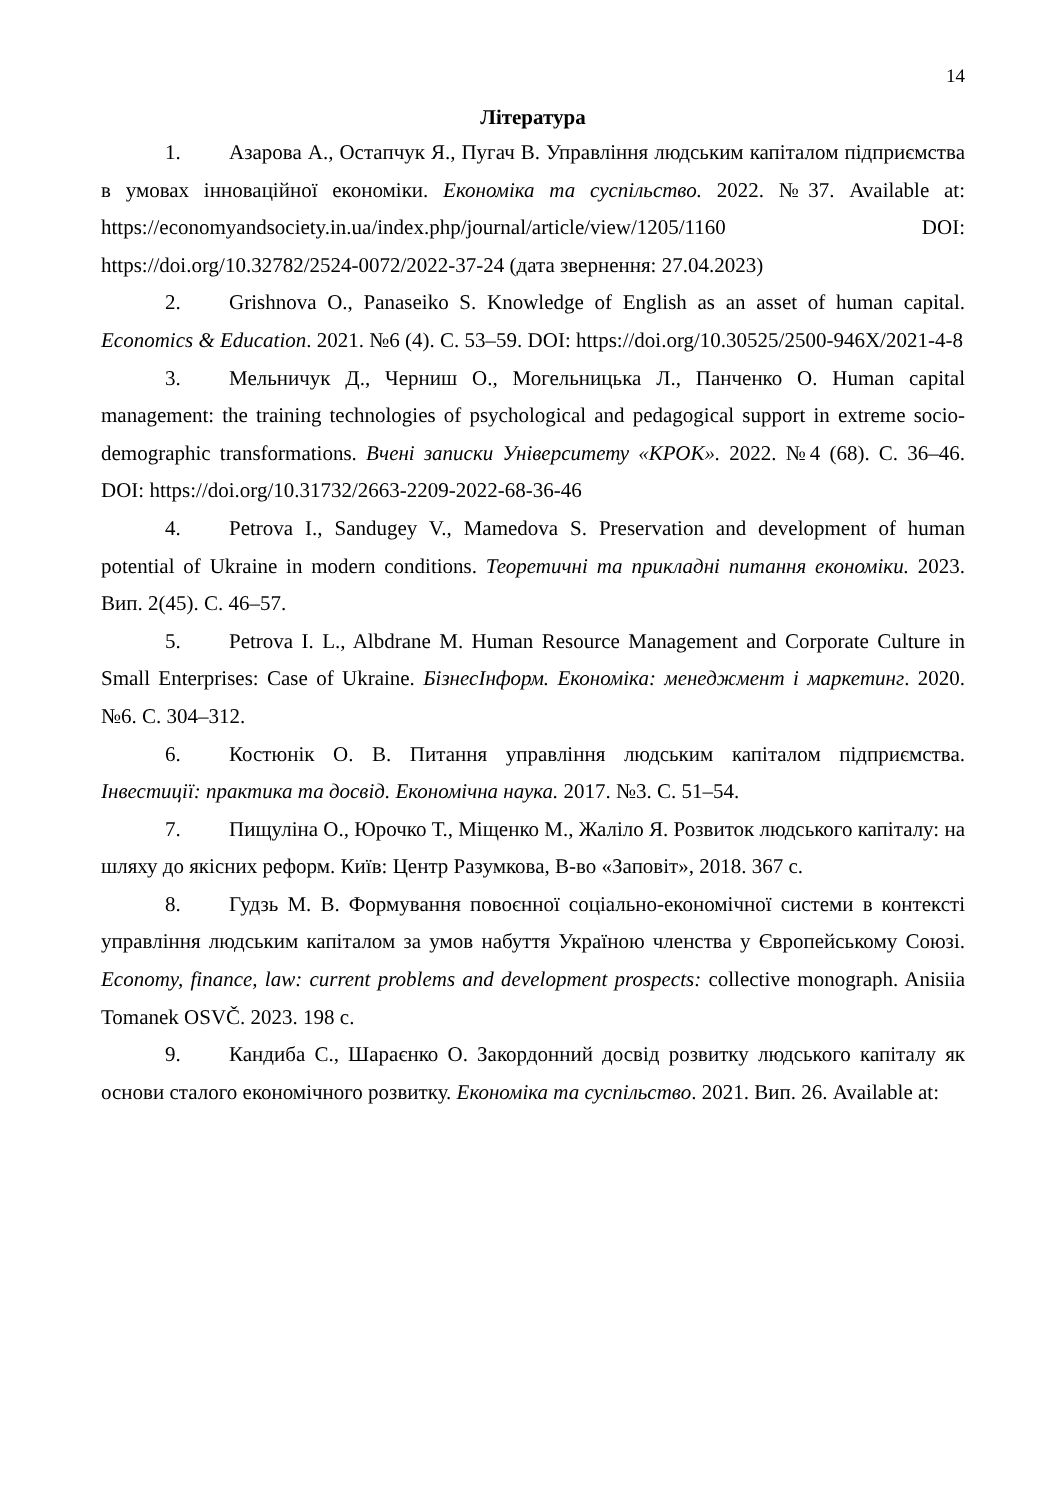14
Література
1. Азарова А., Остапчук Я., Пугач В. Управління людським капіталом підприємства в умовах інноваційної економіки. Економіка та суспільство. 2022. №37. Available at: https://economyandsociety.in.ua/index.php/journal/article/view/1205/1160 DOI: https://doi.org/10.32782/2524-0072/2022-37-24 (дата звернення: 27.04.2023)
2. Grishnova O., Panaseiko S. Knowledge of English as an asset of human capital. Economics & Education. 2021. №6 (4). С. 53–59. DOI: https://doi.org/10.30525/2500-946X/2021-4-8
3. Мельничук Д., Черниш О., Могельницька Л., Панченко О. Human capital management: the training technologies of psychological and pedagogical support in extreme socio-demographic transformations. Вчені записки Університету «КРОК». 2022. №4 (68). С. 36–46. DOI: https://doi.org/10.31732/2663-2209-2022-68-36-46
4. Petrova I., Sandugey V., Mamedova S. Preservation and development of human potential of Ukraine in modern conditions. Теоретичні та прикладні питання економіки. 2023. Вип. 2(45). С. 46–57.
5. Petrova I. L., Albdrane M. Human Resource Management and Corporate Culture in Small Enterprises: Case of Ukraine. БізнесІнформ. Економіка: менеджмент і маркетинг. 2020. №6. С. 304–312.
6. Костюнік О. В. Питання управління людським капіталом підприємства. Інвестиції: практика та досвід. Економічна наука. 2017. №3. С. 51–54.
7. Пищуліна О., Юрочко Т., Міщенко М., Жаліло Я. Розвиток людського капіталу: на шляху до якісних реформ. Київ: Центр Разумкова, В-во «Заповіт», 2018. 367 с.
8. Гудзь М. В. Формування повоєнної соціально-економічної системи в контексті управління людським капіталом за умов набуття Україною членства у Європейському Союзі. Economy, finance, law: current problems and development prospects: collective monograph. Anisiia Tomanek OSVČ. 2023. 198 с.
9. Кандиба С., Шараєнко О. Закордонний досвід розвитку людського капіталу як основи сталого економічного розвитку. Економіка та суспільство. 2021. Вип. 26. Available at: